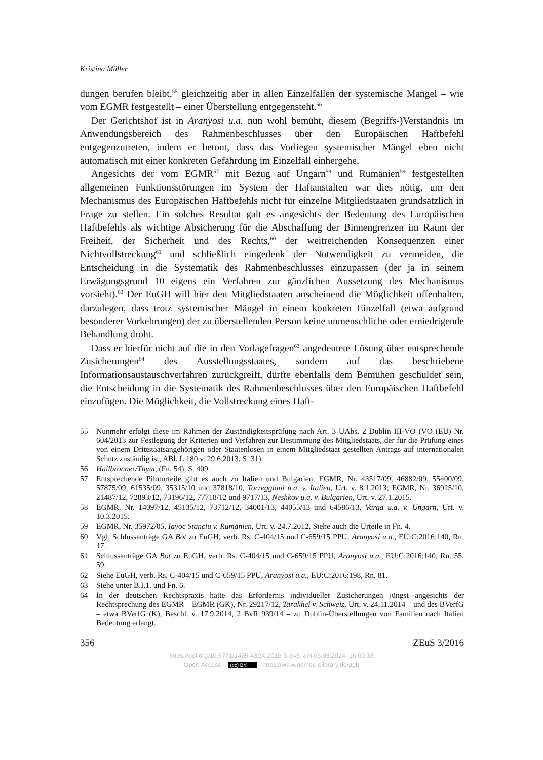Kristina Müller
dungen berufen bleibt,<sup>55</sup> gleichzeitig aber in allen Einzelfällen der systemische Mangel – wie vom EGMR festgestellt – einer Überstellung entgegensteht.<sup>56</sup>
Der Gerichtshof ist in Aranyosi u.a. nun wohl bemüht, diesem (Begriffs-)Verständnis im Anwendungsbereich des Rahmenbeschlusses über den Europäischen Haftbefehl entgegenzutreten, indem er betont, dass das Vorliegen systemischer Mängel eben nicht automatisch mit einer konkreten Gefährdung im Einzelfall einhergehe.
Angesichts der vom EGMR<sup>57</sup> mit Bezug auf Ungarn<sup>58</sup> und Rumänien<sup>59</sup> festgestellten allgemeinen Funktionsstörungen im System der Haftanstalten war dies nötig, um den Mechanismus des Europäischen Haftbefehls nicht für einzelne Mitgliedstaaten grundsätzlich in Frage zu stellen. Ein solches Resultat galt es angesichts der Bedeutung des Europäischen Haftbefehls als wichtige Absicherung für die Abschaffung der Binnengrenzen im Raum der Freiheit, der Sicherheit und des Rechts,<sup>60</sup> der weitreichenden Konsequenzen einer Nichtvollstreckung<sup>61</sup> und schließlich eingedenk der Notwendigkeit zu vermeiden, die Entscheidung in die Systematik des Rahmenbeschlusses einzupassen (der ja in seinem Erwägungsgrund 10 eigens ein Verfahren zur gänzlichen Aussetzung des Mechanismus vorsieht).<sup>62</sup> Der EuGH will hier den Mitgliedstaaten anscheinend die Möglichkeit offenhalten, darzulegen, dass trotz systemischer Mängel in einem konkreten Einzelfall (etwa aufgrund besonderer Vorkehrungen) der zu überstellenden Person keine unmenschliche oder erniedrigende Behandlung droht.
Dass er hierfür nicht auf die in den Vorlagefragen<sup>63</sup> angedeutete Lösung über entsprechende Zusicherungen<sup>64</sup> des Ausstellungsstaates, sondern auf das beschriebene Informationsaustauschverfahren zurückgreift, dürfte ebenfalls dem Bemühen geschuldet sein, die Entscheidung in die Systematik des Rahmenbeschlusses über den Europäischen Haftbefehl einzufügen. Die Möglichkeit, die Vollstreckung eines Haft-
55 Nunmehr erfolgt diese im Rahmen der Zuständigkeitsprüfung nach Art. 3 UAbs. 2 Dublin III-VO (VO (EU) Nr. 604/2013 zur Festlegung der Kriterien und Verfahren zur Bestimmung des Mitgliedstaats, der für die Prüfung eines von einem Drittstaatsangehörigen oder Staatenlosen in einem Mitgliedstaat gestellten Antrags auf internationalen Schutz zuständig ist, ABl. L 180 v. 29.6.2013, S. 31).
56 Hailbronner/Thym, (Fn. 54), S. 409.
57 Entsprechende Piloturteile gibt es auch zu Italien und Bulgarien: EGMR, Nr. 43517/09, 46882/09, 55400/09, 57875/09, 61535/09, 35315/10 und 37818/10, Torreggiani u.a. v. Italien, Urt. v. 8.1.2013; EGMR, Nr. 36925/10, 21487/12, 72893/12, 73196/12, 77718/12 und 9717/13, Neshkov u.a. v. Bulgarien, Urt. v. 27.1.2015.
58 EGMR, Nr. 14097/12, 45135/12, 73712/12, 34001/13, 44055/13 und 64586/13, Varga u.a. v. Ungarn, Urt. v. 10.3.2015.
59 EGMR, Nr. 35972/05, Iavoc Stanciu v. Rumänien, Urt. v. 24.7.2012. Siehe auch die Urteile in Fn. 4.
60 Vgl. Schlussanträge GA Bot zu EuGH, verb. Rs. C-404/15 und C-659/15 PPU, Aranyosi u.a., EU:C:2016:140, Rn. 17.
61 Schlussanträge GA Bot zu EuGH, verb. Rs. C-404/15 und C-659/15 PPU, Aranyosi u.a., EU:C:2016:140, Rn. 55, 59.
62 Siehe EuGH, verb. Rs. C-404/15 und C-659/15 PPU, Aranyosi u.a., EU:C:2016:198, Rn. 81.
63 Siehe unter B.I.1. und Fn. 6.
64 In der deutschen Rechtspraxis hatte das Erfordernis individueller Zusicherungen jüngst angesichts der Rechtsprechung des EGMR – EGMR (GK), Nr. 29217/12, Tarakhel v. Schweiz, Urt. v. 24.11.2014 – und des BVerfG – etwa BVerfG (K), Beschl. v. 17.9.2014, 2 BvR 939/14 – zu Dublin-Überstellungen von Familien nach Italien Bedeutung erlangt.
356 ZEuS 3/2016
https://doi.org/10.5771/1435-439X-2016-3-345, am 03.05.2024, 16:00:33
Open Access – (cc) BY - https://www.nomos-elibrary.de/agb